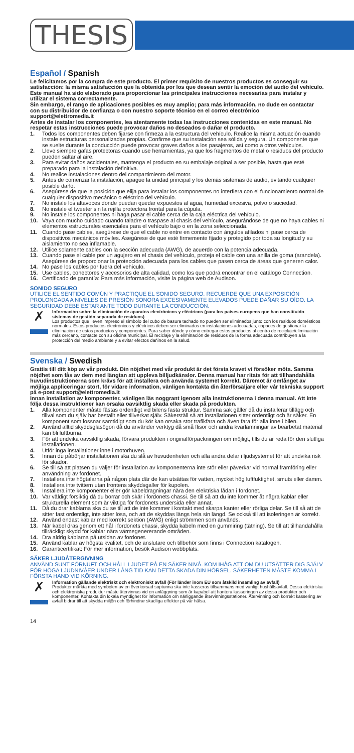THESIS
Español / Spanish
Le felicitamos por la compra de este producto. El primer requisito de nuestros productos es conseguir su satisfacción: la misma satisfacción que la obtenida por los que desean sentir la emoción del audio del vehículo. Este manual ha sido elaborado para proporcionar las principales instrucciones necesarias para instalar y utilizar el sistema correctamente.
Sin embargo, el rango de aplicaciones posibles es muy amplio; para más información, no dude en contactar con su distribuidor de confianza o con nuestro soporte técnico en el correo electrónico support@elettromedia.it
Antes de instalar los componentes, lea atentamente todas las instrucciones contenidas en este manual. No respetar estas instrucciones puede provocar daños no deseados o dañar el producto.
1. Todos los componentes deben fijarse con firmeza a la estructura del vehículo. Realice la misma actuación cuando instale estructuras personalizadas propias. Confirme que su instalación sea sólida y segura. Un componente que se suelte durante la conducción puede provocar graves daños a los pasajeros, así como a otros vehículos.
2. Lleve siempre gafas protectoras cuando use herramientas, ya que los fragmentos de metal o residuos del producto pueden saltar al aire.
3. Para evitar daños accidentales, mantenga el producto en su embalaje original a ser posible, hasta que esté preparado para la instalación definitiva.
4. No realice instalaciones dentro del compartimiento del motor.
5. Antes de comenzar la instalación, apague la unidad principal y los demás sistemas de audio, evitando cualquier posible daño.
6. Asegúrese de que la posición que elija para instalar los componentes no interfiera con el funcionamiento normal de cualquier dispositivo mecánico o eléctrico del vehículo.
7. No instale los altavoces donde puedan quedar expuestos al agua, humedad excesiva, polvo o suciedad.
8. No instale el tweeter sin la rejilla protectora frontal para la cúpula.
9. No instale los componentes ni haga pasar el cable cerca de la caja eléctrica del vehículo.
10. Vaya con mucho cuidado cuando taladre o traspase al chasis del vehículo, asegurándose de que no haya cables ni elementos estructurales esenciales para el vehículo bajo o en la zona seleccionada.
11. Cuando pase cables, asegúrese de que el cable no entre en contacto con ángulos afilados ni pase cerca de dispositivos mecánicos móviles. Asegúrese de que esté firmemente fijado y protegido por toda su longitud y su aislamiento no sea inflamable.
12. Utilice solamente cables con la sección adecuada (AWG), de acuerdo con la potencia adecuada.
13. Cuando pase el cable por un agujero en el chasis del vehículo, proteja el cable con una anilla de goma (arandela). Asegúrese de proporcionar la protección adecuada para los cables que pasen cerca de áreas que generen calor.
14. No pase los cables por fuera del vehículo.
15. Use cables, conectores y accesorios de alta calidad, como los que podrá encontrar en el catálogo Connection.
16. Certificado de garantía: Para más información, visite la página web de Audison.
SONIDO SEGURO
UTILICE EL SENTIDO COMÚN Y PRACTIQUE EL SONIDO SEGURO. RECUERDE QUE UNA EXPOSICIÓN PROLONGADA A NIVELES DE PRESIÓN SONORA EXCESIVAMENTE ELEVADOS PUEDE DAÑAR SU OÍDO. LA SEGURIDAD DEBE ESTAR ANTE TODO DURANTE LA CONDUCCIÓN.
✗
Información sobre la eliminación de aparatos electrónicos y eléctricos (para los países europeos que han constituido sistemas de gestión separada de residuos)
Los productos que lleven impreso el símbolo del cubo de basura tachado no pueden ser eliminados junto con los residuos domésticos normales. Estos productos electrónicos y eléctricos deben ser eliminados en instalaciones adecuadas, capaces de gestionar la eliminación de estos productos y componentes. Para saber dónde y cómo entregar estos productos al centro de reciclaje/eliminación más cercano, contacte con su oficina municipal. El reciclaje y la eliminación de residuos de la forma adecuada contribuyen a la protección del medio ambiente y a evitar efectos dañinos en la salud.
Svenska / Swedish
Grattis till ditt köp av vår produkt. Din nöjdhet med vår produkt är det första kravet vi försöker möta. Samma nöjdhet som fås av dem med längtan att uppleva billjudkänslor. Denna manual har ritats för att tillhandahålla huvudinstruktionerna som krävs för att installera och använda systemet korrekt. Däremot är omfånget av möjliga appliceringar stort, för vidare information, vänligen kontakta din återförsäljare eller vår tekniska support på e-post support@elettromedia.it
Innan installation av komponenter, vänligen läs noggrant igenom alla instruktionerna i denna manual. Att inte följa dessa instruktioner kan orsaka oavsiktlig skada eller skada på produkten.
1. Alla komponenter måste fästas ordentligt vid bilens fasta struktur. Samma sak gäller då du installerar tillägg och tillval som du själv har beställt eller tillverkat själv. Säkerställ så att installationen sitter ordentligt och är säker. En komponent som lossnar samtidigt som du kör kan orsaka stor trafikfara och även fara för alla inne i bilen.
2. Använd alltid skyddsglasögon då du använder verktyg då små flisor och andra kvarlämningar av bearbetat material kan bli luftburna.
3. För att undvika oavsiktlig skada, förvara produkten i originalförpackningen om möjligt, tills du är reda för den slutliga installationen.
4. Utför inga installationer inne i motorhuven.
5. Innan du påbörjar installationen ska du slå av huvudenheten och alla andra delar i ljudsystemet för att undvika risk för skador.
6. Se till så att platsen du väljer för installation av komponenterna inte stör eller påverkar vid normal framföring eller användning av fordonet.
7. Installera inte högtalarna på någon plats där de kan utsättas för vatten, mycket hög luftfuktighet, smuts eller damm.
8. Installera inte tvittern utan frontens skyddsgaller för kupolen.
9. Installera inte komponenter eller gör kabeldragningar nära den elektriska lådan i fordonet.
10. Var väldigt försiktig då du borrar och skär i fordonets chassi. Se till så att du inte kommer åt några kablar eller strukturella element som är viktiga för fordonets undersida eller annat.
11. Då du drar kablarna ska du se till att de inte kommer i kontakt med skarpa kanter eller rörliga delar. Se till så att de sitter fast ordentligt, inte sitter lösa, och att de skyddas längs hela sin längd. Se också till att isoleringen är korrekt.
12. Använd endast kablar med korrekt sektion (AWG) enligt strömmen som används.
13. När kabel dras genom ett hål i fordonets chassi, skydda kabeln med en gummiring (tätning). Se till att tillhandahålla tillräckligt skydd för kablar nära värmegenererande områden.
14. Dra aldrig kablarna på utsidan av fordonet.
15. Använd kablar av högsta kvalitet, och de anslutare och tillbehör som finns i Connection katalogen.
16. Garanticertifikat: För mer information, besök Audison webbplats.
SÄKER LJUDÅTERGIVNING
ANVÄND SUNT FÖRNUFT OCH HÅLL LJUDET PÅ EN SÄKER NIVÅ. KOM IHÅG ATT OM DU UTSÄTTER DIG SJÄLV FÖR HÖGA LJUDNIVÅER UNDER LÅNG TID KAN DETTA SKADA DIN HÖRSEL. SÄKERHETEN MÅSTE KOMMA I FÖRSTA HAND VID KÖRNING.
✗
Information gällande elektriskt och elektroniskt avfall (För länder inom EU som åtskild insamling av avfall)
Produkter märkta med symbolen av en överkorsad soptunna ska inte kasseras tillsammans med vanligt hushållsavfall. Dessa elektriska och elektroniska produkter måste återvinnas vid en anläggning som är kapabel att hantera kasseringen av dessa produkter och komponenter. Kontakta din lokala myndighet för information om närliggande återvinningsstationer. Återvinning och korrekt kassering av avfall bidrar till att skydda miljön och förhindrar skadliga effekter på vår hälsa.
14